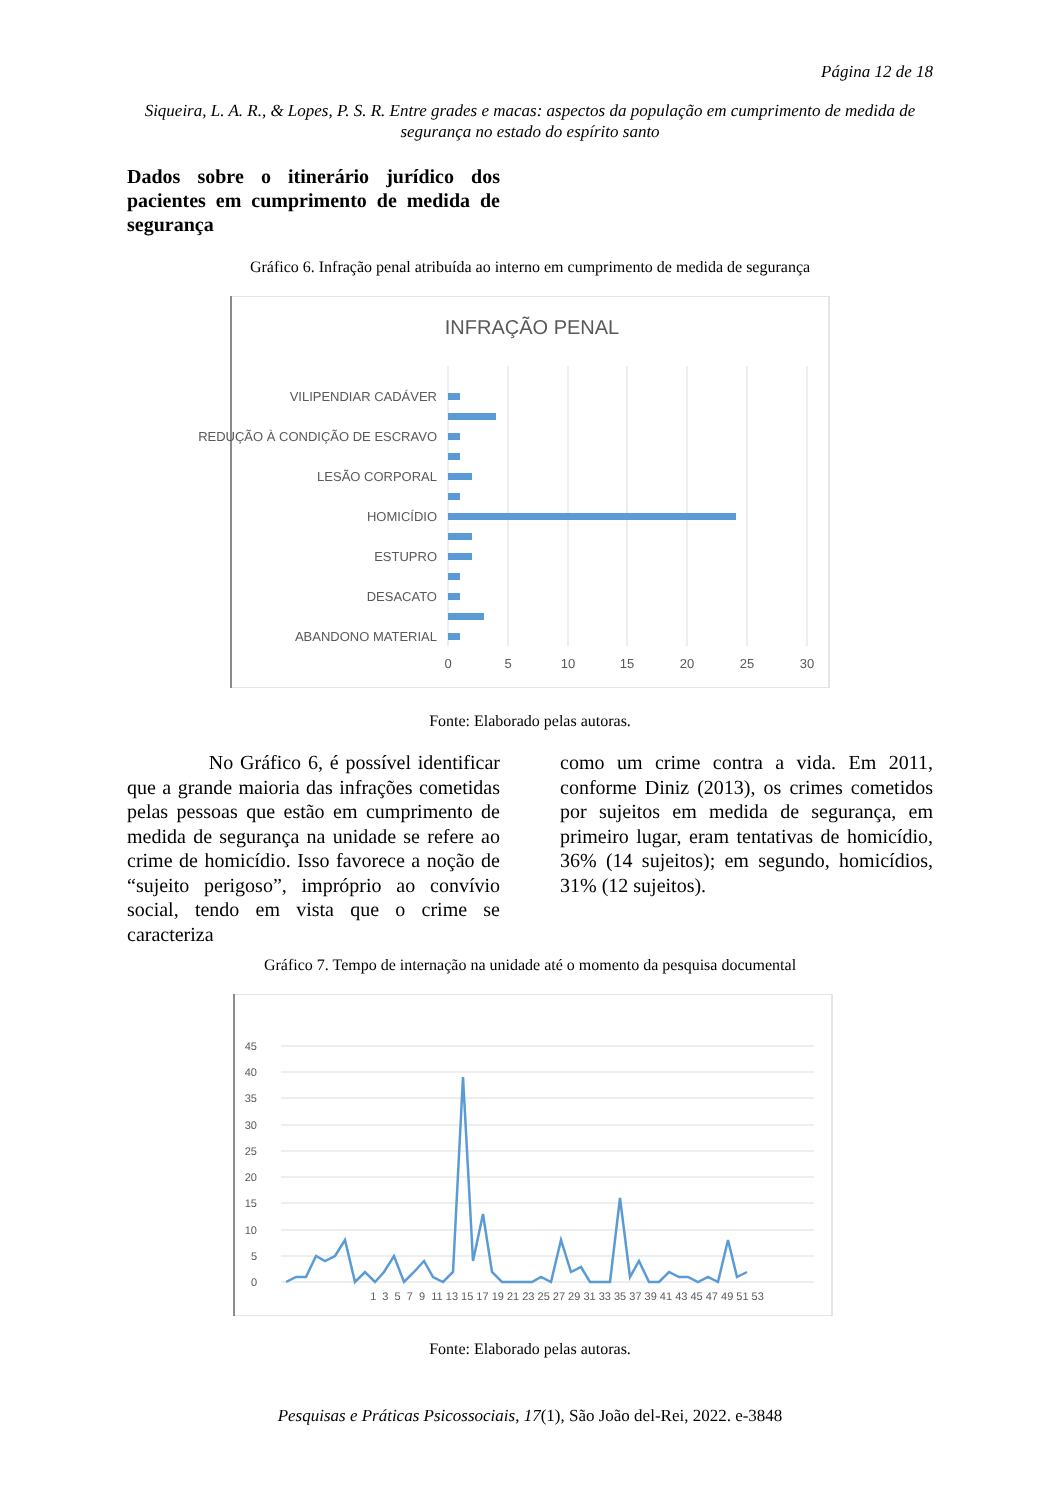Página 12 de 18
Siqueira, L. A. R., & Lopes, P. S. R. Entre grades e macas: aspectos da população em cumprimento de medida de segurança no estado do espírito santo
Dados sobre o itinerário jurídico dos pacientes em cumprimento de medida de segurança
Gráfico 6. Infração penal atribuída ao interno em cumprimento de medida de segurança
INFRAÇÃO PENAL
VILIPENDIAR CADÁVER
REDUÇÃO À CONDIÇÃO DE ESCRAVO
LESÃO CORPORAL
HOMICÍDIO
ESTUPRO
DESACATO
ABANDONO MATERIAL
0
5
10
15
20
25
30
Fonte: Elaborado pelas autoras.
No Gráfico 6, é possível identificar que a grande maioria das infrações cometidas pelas pessoas que estão em cumprimento de medida de segurança na unidade se refere ao crime de homicídio. Isso favorece a noção de “sujeito perigoso”, impróprio ao convívio social, tendo em vista que o crime se caracteriza
como um crime contra a vida. Em 2011, conforme Diniz (2013), os crimes cometidos por sujeitos em medida de segurança, em primeiro lugar, eram tentativas de homicídio, 36% (14 sujeitos); em segundo, homicídios, 31% (12 sujeitos).
Gráfico 7. Tempo de internação na unidade até o momento da pesquisa documental
45
40
35
30
25
20
15
10
5
0
1 3 5 7 9 11 13 15 17 19 21 23 25 27 29 31 33 35 37 39 41 43 45 47 49 51 53
Fonte: Elaborado pelas autoras.
Pesquisas e Práticas Psicossociais, 17(1), São João del-Rei, 2022. e-3848